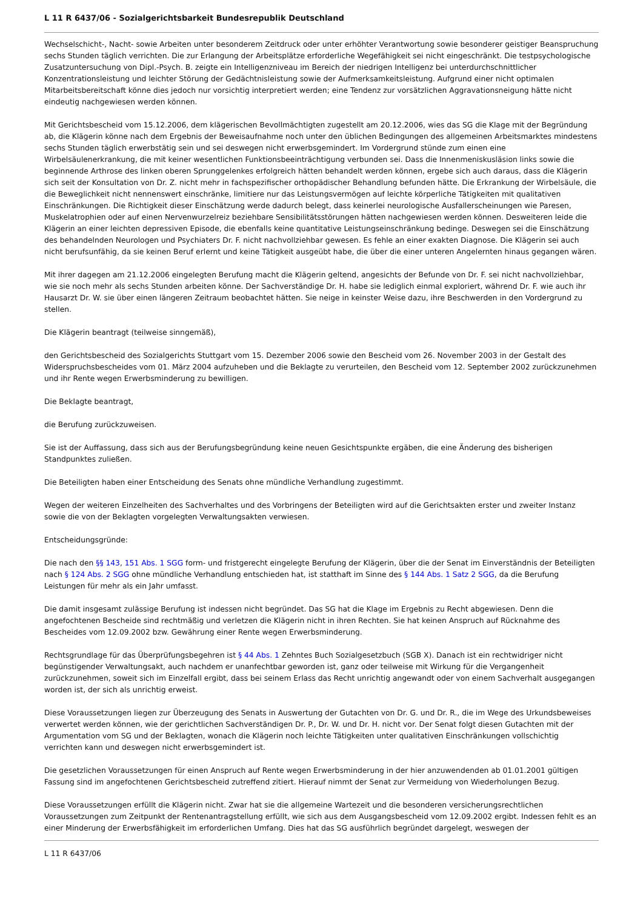L 11 R 6437/06 - Sozialgerichtsbarkeit Bundesrepublik Deutschland
Wechselschicht-, Nacht- sowie Arbeiten unter besonderem Zeitdruck oder unter erhöhter Verantwortung sowie besonderer geistiger Beanspruchung sechs Stunden täglich verrichten. Die zur Erlangung der Arbeitsplätze erforderliche Wegefähigkeit sei nicht eingeschränkt. Die testpsychologische Zusatzuntersuchung von Dipl.-Psych. B. zeigte ein Intelligenzniveau im Bereich der niedrigen Intelligenz bei unterdurchschnittlicher Konzentrationsleistung und leichter Störung der Gedächtnisleistung sowie der Aufmerksamkeitsleistung. Aufgrund einer nicht optimalen Mitarbeitsbereitschaft könne dies jedoch nur vorsichtig interpretiert werden; eine Tendenz zur vorsätzlichen Aggravationsneigung hätte nicht eindeutig nachgewiesen werden können.
Mit Gerichtsbescheid vom 15.12.2006, dem klägerischen Bevollmächtigten zugestellt am 20.12.2006, wies das SG die Klage mit der Begründung ab, die Klägerin könne nach dem Ergebnis der Beweisaufnahme noch unter den üblichen Bedingungen des allgemeinen Arbeitsmarktes mindestens sechs Stunden täglich erwerbstätig sein und sei deswegen nicht erwerbsgemindert. Im Vordergrund stünde zum einen eine Wirbelsäulenerkrankung, die mit keiner wesentlichen Funktionsbeeinträchtigung verbunden sei. Dass die Innenmeniskusläsion links sowie die beginnende Arthrose des linken oberen Sprunggelenkes erfolgreich hätten behandelt werden können, ergebe sich auch daraus, dass die Klägerin sich seit der Konsultation von Dr. Z. nicht mehr in fachspezifischer orthopädischer Behandlung befunden hätte. Die Erkrankung der Wirbelsäule, die die Beweglichkeit nicht nennenswert einschränke, limitiere nur das Leistungsvermögen auf leichte körperliche Tätigkeiten mit qualitativen Einschränkungen. Die Richtigkeit dieser Einschätzung werde dadurch belegt, dass keinerlei neurologische Ausfallerscheinungen wie Paresen, Muskelatrophien oder auf einen Nervenwurzelreiz beziehbare Sensibilitätsstörungen hätten nachgewiesen werden können. Desweiteren leide die Klägerin an einer leichten depressiven Episode, die ebenfalls keine quantitative Leistungseinschränkung bedinge. Deswegen sei die Einschätzung des behandelnden Neurologen und Psychiaters Dr. F. nicht nachvollziehbar gewesen. Es fehle an einer exakten Diagnose. Die Klägerin sei auch nicht berufsunfähig, da sie keinen Beruf erlernt und keine Tätigkeit ausgeübt habe, die über die einer unteren Angelernten hinaus gegangen wären.
Mit ihrer dagegen am 21.12.2006 eingelegten Berufung macht die Klägerin geltend, angesichts der Befunde von Dr. F. sei nicht nachvollziehbar, wie sie noch mehr als sechs Stunden arbeiten könne. Der Sachverständige Dr. H. habe sie lediglich einmal exploriert, während Dr. F. wie auch ihr Hausarzt Dr. W. sie über einen längeren Zeitraum beobachtet hätten. Sie neige in keinster Weise dazu, ihre Beschwerden in den Vordergrund zu stellen.
Die Klägerin beantragt (teilweise sinngemäß),
den Gerichtsbescheid des Sozialgerichts Stuttgart vom 15. Dezember 2006 sowie den Bescheid vom 26. November 2003 in der Gestalt des Widerspruchsbescheides vom 01. März 2004 aufzuheben und die Beklagte zu verurteilen, den Bescheid vom 12. September 2002 zurückzunehmen und ihr Rente wegen Erwerbsminderung zu bewilligen.
Die Beklagte beantragt,
die Berufung zurückzuweisen.
Sie ist der Auffassung, dass sich aus der Berufungsbegründung keine neuen Gesichtspunkte ergäben, die eine Änderung des bisherigen Standpunktes zuließen.
Die Beteiligten haben einer Entscheidung des Senats ohne mündliche Verhandlung zugestimmt.
Wegen der weiteren Einzelheiten des Sachverhaltes und des Vorbringens der Beteiligten wird auf die Gerichtsakten erster und zweiter Instanz sowie die von der Beklagten vorgelegten Verwaltungsakten verwiesen.
Entscheidungsgründe:
Die nach den §§ 143, 151 Abs. 1 SGG form- und fristgerecht eingelegte Berufung der Klägerin, über die der Senat im Einverständnis der Beteiligten nach § 124 Abs. 2 SGG ohne mündliche Verhandlung entschieden hat, ist statthaft im Sinne des § 144 Abs. 1 Satz 2 SGG, da die Berufung Leistungen für mehr als ein Jahr umfasst.
Die damit insgesamt zulässige Berufung ist indessen nicht begründet. Das SG hat die Klage im Ergebnis zu Recht abgewiesen. Denn die angefochtenen Bescheide sind rechtmäßig und verletzen die Klägerin nicht in ihren Rechten. Sie hat keinen Anspruch auf Rücknahme des Bescheides vom 12.09.2002 bzw. Gewährung einer Rente wegen Erwerbsminderung.
Rechtsgrundlage für das Überprüfungsbegehren ist § 44 Abs. 1 Zehntes Buch Sozialgesetzbuch (SGB X). Danach ist ein rechtwidriger nicht begünstigender Verwaltungsakt, auch nachdem er unanfechtbar geworden ist, ganz oder teilweise mit Wirkung für die Vergangenheit zurückzunehmen, soweit sich im Einzelfall ergibt, dass bei seinem Erlass das Recht unrichtig angewandt oder von einem Sachverhalt ausgegangen worden ist, der sich als unrichtig erweist.
Diese Voraussetzungen liegen zur Überzeugung des Senats in Auswertung der Gutachten von Dr. G. und Dr. R., die im Wege des Urkundsbeweises verwertet werden können, wie der gerichtlichen Sachverständigen Dr. P., Dr. W. und Dr. H. nicht vor. Der Senat folgt diesen Gutachten mit der Argumentation vom SG und der Beklagten, wonach die Klägerin noch leichte Tätigkeiten unter qualitativen Einschränkungen vollschichtig verrichten kann und deswegen nicht erwerbsgemindert ist.
Die gesetzlichen Voraussetzungen für einen Anspruch auf Rente wegen Erwerbsminderung in der hier anzuwendenden ab 01.01.2001 gültigen Fassung sind im angefochtenen Gerichtsbescheid zutreffend zitiert. Hierauf nimmt der Senat zur Vermeidung von Wiederholungen Bezug.
Diese Voraussetzungen erfüllt die Klägerin nicht. Zwar hat sie die allgemeine Wartezeit und die besonderen versicherungsrechtlichen Voraussetzungen zum Zeitpunkt der Rentenantragstellung erfüllt, wie sich aus dem Ausgangsbescheid vom 12.09.2002 ergibt. Indessen fehlt es an einer Minderung der Erwerbsfähigkeit im erforderlichen Umfang. Dies hat das SG ausführlich begründet dargelegt, weswegen der
L 11 R 6437/06